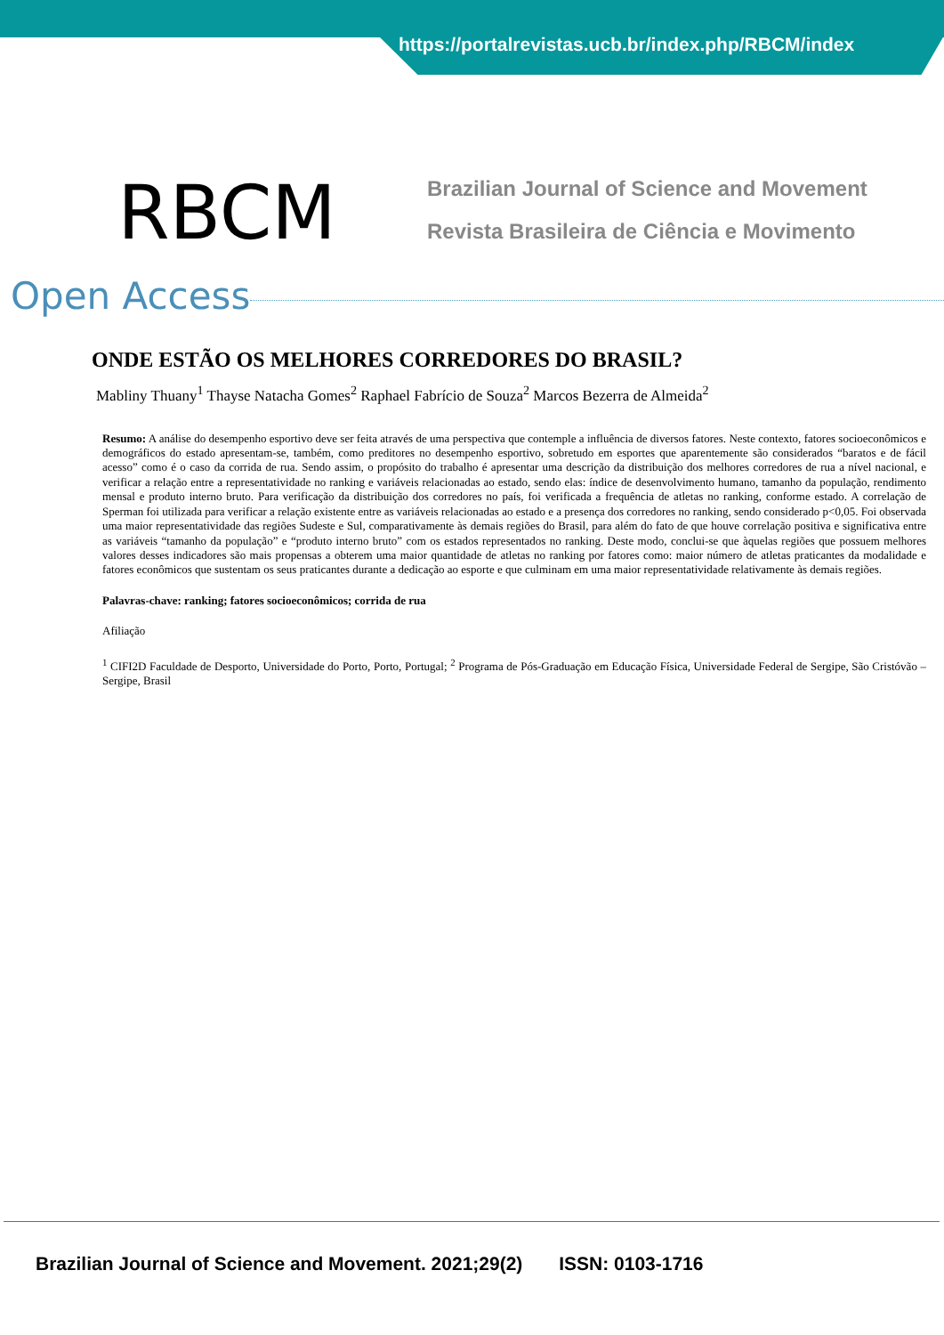https://portalrevistas.ucb.br/index.php/RBCM/index
RBCM
Brazilian Journal of Science and Movement
Revista Brasileira de Ciência e Movimento
Open Access
ONDE ESTÃO OS MELHORES CORREDORES DO BRASIL?
Mabliny Thuany<sup>1</sup> Thayse Natacha Gomes<sup>2</sup> Raphael Fabrício de Souza<sup>2</sup> Marcos Bezerra de Almeida<sup>2</sup>
Resumo: A análise do desempenho esportivo deve ser feita através de uma perspectiva que contemple a influência de diversos fatores. Neste contexto, fatores socioeconômicos e demográficos do estado apresentam-se, também, como preditores no desempenho esportivo, sobretudo em esportes que aparentemente são considerados “baratos e de fácil acesso” como é o caso da corrida de rua. Sendo assim, o propósito do trabalho é apresentar uma descrição da distribuição dos melhores corredores de rua a nível nacional, e verificar a relação entre a representatividade no ranking e variáveis relacionadas ao estado, sendo elas: índice de desenvolvimento humano, tamanho da população, rendimento mensal e produto interno bruto. Para verificação da distribuição dos corredores no país, foi verificada a frequência de atletas no ranking, conforme estado. A correlação de Sperman foi utilizada para verificar a relação existente entre as variáveis relacionadas ao estado e a presença dos corredores no ranking, sendo considerado p<0,05. Foi observada uma maior representatividade das regiões Sudeste e Sul, comparativamente às demais regiões do Brasil, para além do fato de que houve correlação positiva e significativa entre as variáveis “tamanho da população” e “produto interno bruto” com os estados representados no ranking. Deste modo, conclui-se que àquelas regiões que possuem melhores valores desses indicadores são mais propensas a obterem uma maior quantidade de atletas no ranking por fatores como: maior número de atletas praticantes da modalidade e fatores econômicos que sustentam os seus praticantes durante a dedicação ao esporte e que culminam em uma maior representatividade relativamente às demais regiões.
Palavras-chave: ranking; fatores socioeconômicos; corrida de rua
Afiliação
<sup>1</sup> CIFI2D Faculdade de Desporto, Universidade do Porto, Porto, Portugal; <sup>2</sup> Programa de Pós-Graduação em Educação Física, Universidade Federal de Sergipe, São Cristóvão – Sergipe, Brasil
Brazilian Journal of Science and Movement. 2021;29(2) ISSN: 0103-1716